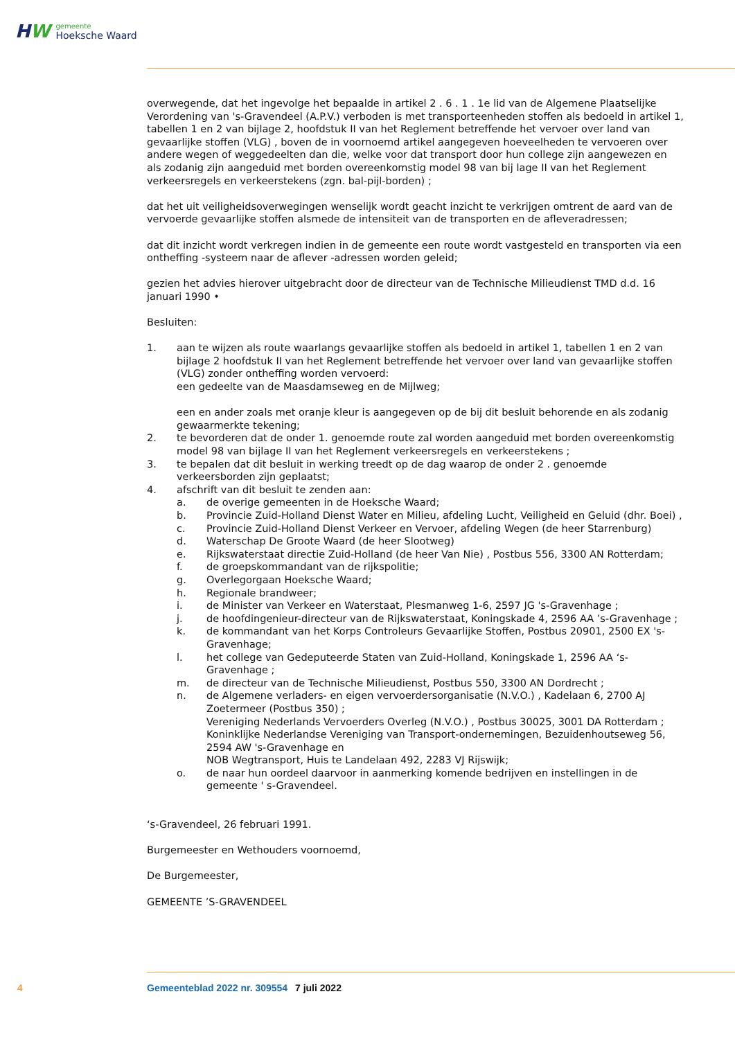HW
gemeente
Hoeksche Waard
overwegende, dat het ingevolge het bepaalde in artikel 2 . 6 . 1 . 1e lid van de Algemene Plaatselijke Verordening van 's-Gravendeel (A.P.V.) verboden is met transporteenheden stoffen als bedoeld in artikel 1, tabellen 1 en 2 van bijlage 2, hoofdstuk II van het Reglement betreffende het vervoer over land van gevaarlijke stoffen (VLG) , boven de in voornoemd artikel aangegeven hoeveelheden te vervoeren over andere wegen of weggedeelten dan die, welke voor dat transport door hun college zijn aangewezen en als zodanig zijn aangeduid met borden overeenkomstig model 98 van bij lage II van het Reglement verkeersregels en verkeerstekens (zgn. bal-pijl-borden) ;
dat het uit veiligheidsoverwegingen wenselijk wordt geacht inzicht te verkrijgen omtrent de aard van de vervoerde gevaarlijke stoffen alsmede de intensiteit van de transporten en de afleveradressen;
dat dit inzicht wordt verkregen indien in de gemeente een route wordt vastgesteld en transporten via een ontheffing -systeem naar de aflever -adressen worden geleid;
gezien het advies hierover uitgebracht door de directeur van de Technische Milieudienst TMD d.d. 16 januari 1990 •
Besluiten:
1. aan te wijzen als route waarlangs gevaarlijke stoffen als bedoeld in artikel 1, tabellen 1 en 2 van bijlage 2 hoofdstuk II van het Reglement betreffende het vervoer over land van gevaarlijke stoffen (VLG) zonder ontheffing worden vervoerd:
een gedeelte van de Maasdamseweg en de Mijlweg;
een en ander zoals met oranje kleur is aangegeven op de bij dit besluit behorende en als zodanig gewaarmerkte tekening;
2. te bevorderen dat de onder 1. genoemde route zal worden aangeduid met borden overeenkomstig model 98 van bijlage II van het Reglement verkeersregels en verkeerstekens ;
3. te bepalen dat dit besluit in werking treedt op de dag waarop de onder 2 . genoemde verkeersborden zijn geplaatst;
4. afschrift van dit besluit te zenden aan:
a. de overige gemeenten in de Hoeksche Waard;
b. Provincie Zuid-Holland Dienst Water en Milieu, afdeling Lucht, Veiligheid en Geluid (dhr. Boei) ,
c. Provincie Zuid-Holland Dienst Verkeer en Vervoer, afdeling Wegen (de heer Starrenburg)
d. Waterschap De Groote Waard (de heer Slootweg)
e. Rijkswaterstaat directie Zuid-Holland (de heer Van Nie) , Postbus 556, 3300 AN Rotterdam;
f. de groepskommandant van de rijkspolitie;
g. Overlegorgaan Hoeksche Waard;
h. Regionale brandweer;
i. de Minister van Verkeer en Waterstaat, Plesmanweg 1-6, 2597 JG 's-Gravenhage ;
j. de hoofdingenieur-directeur van de Rijkswaterstaat, Koningskade 4, 2596 AA ’s-Gravenhage ;
k. de kommandant van het Korps Controleurs Gevaarlijke Stoffen, Postbus 20901, 2500 EX 's-Gravenhage;
l. het college van Gedeputeerde Staten van Zuid-Holland, Koningskade 1, 2596 AA ‘s-Gravenhage ;
m. de directeur van de Technische Milieudienst, Postbus 550, 3300 AN Dordrecht ;
n. de Algemene verladers- en eigen vervoerdersorganisatie (N.V.O.) , Kadelaan 6, 2700 AJ Zoetermeer (Postbus 350) ;
Vereniging Nederlands Vervoerders Overleg (N.V.O.) , Postbus 30025, 3001 DA Rotterdam ;
Koninklijke Nederlandse Vereniging van Transport-ondernemingen, Bezuidenhoutseweg 56, 2594 AW 's-Gravenhage en
NOB Wegtransport, Huis te Landelaan 492, 2283 VJ Rijswijk;
o. de naar hun oordeel daarvoor in aanmerking komende bedrijven en instellingen in de gemeente ' s-Gravendeel.
‘s-Gravendeel, 26 februari 1991.
Burgemeester en Wethouders voornoemd,
De Burgemeester,
GEMEENTE ’S-GRAVENDEEL
4 Gemeenteblad 2022 nr. 309554 7 juli 2022